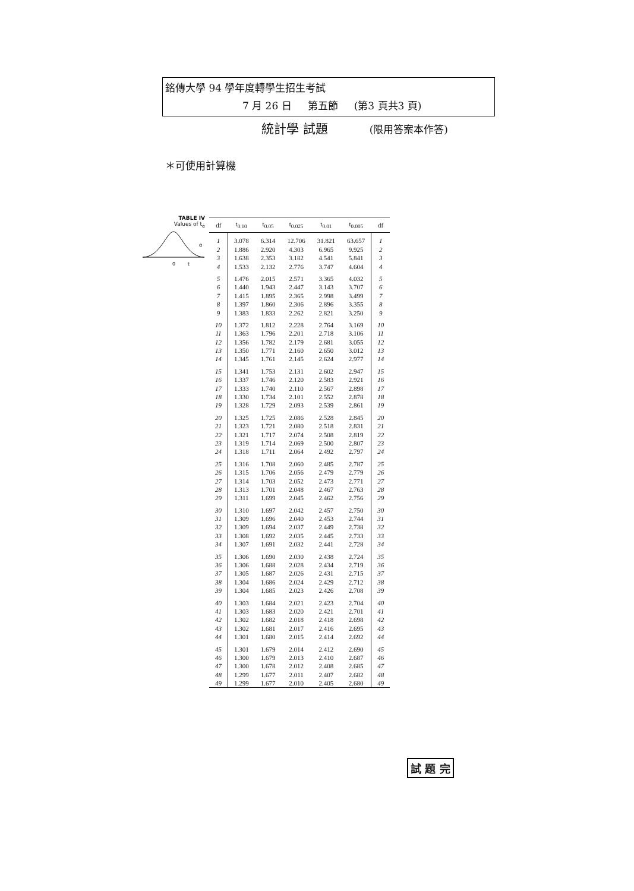銘傳大學 94 學年度轉學生招生考試
7 月 26 日 第五節 (第3 頁共3 頁)
統計學 試題 (限用答案本作答)
＊可使用計算機
TABLE IV
Values of t<sub>α</sub>
0
t
α
| df | t<sub>0.10</sub> | t<sub>0.05</sub> | t<sub>0.025</sub> | t<sub>0.01</sub> | t<sub>0.005</sub> | df |
| --- | --- | --- | --- | --- | --- | --- |
| 1 | 3.078 | 6.314 | 12.706 | 31.821 | 63.657 | 1 |
| 2 | 1.886 | 2.920 | 4.303 | 6.965 | 9.925 | 2 |
| 3 | 1.638 | 2.353 | 3.182 | 4.541 | 5.841 | 3 |
| 4 | 1.533 | 2.132 | 2.776 | 3.747 | 4.604 | 4 |
| 5 | 1.476 | 2.015 | 2.571 | 3.365 | 4.032 | 5 |
| 6 | 1.440 | 1.943 | 2.447 | 3.143 | 3.707 | 6 |
| 7 | 1.415 | 1.895 | 2.365 | 2.998 | 3.499 | 7 |
| 8 | 1.397 | 1.860 | 2.306 | 2.896 | 3.355 | 8 |
| 9 | 1.383 | 1.833 | 2.262 | 2.821 | 3.250 | 9 |
| 10 | 1.372 | 1.812 | 2.228 | 2.764 | 3.169 | 10 |
| 11 | 1.363 | 1.796 | 2.201 | 2.718 | 3.106 | 11 |
| 12 | 1.356 | 1.782 | 2.179 | 2.681 | 3.055 | 12 |
| 13 | 1.350 | 1.771 | 2.160 | 2.650 | 3.012 | 13 |
| 14 | 1.345 | 1.761 | 2.145 | 2.624 | 2.977 | 14 |
| 15 | 1.341 | 1.753 | 2.131 | 2.602 | 2.947 | 15 |
| 16 | 1.337 | 1.746 | 2.120 | 2.583 | 2.921 | 16 |
| 17 | 1.333 | 1.740 | 2.110 | 2.567 | 2.898 | 17 |
| 18 | 1.330 | 1.734 | 2.101 | 2.552 | 2.878 | 18 |
| 19 | 1.328 | 1.729 | 2.093 | 2.539 | 2.861 | 19 |
| 20 | 1.325 | 1.725 | 2.086 | 2.528 | 2.845 | 20 |
| 21 | 1.323 | 1.721 | 2.080 | 2.518 | 2.831 | 21 |
| 22 | 1.321 | 1.717 | 2.074 | 2.508 | 2.819 | 22 |
| 23 | 1.319 | 1.714 | 2.069 | 2.500 | 2.807 | 23 |
| 24 | 1.318 | 1.711 | 2.064 | 2.492 | 2.797 | 24 |
| 25 | 1.316 | 1.708 | 2.060 | 2.485 | 2.787 | 25 |
| 26 | 1.315 | 1.706 | 2.056 | 2.479 | 2.779 | 26 |
| 27 | 1.314 | 1.703 | 2.052 | 2.473 | 2.771 | 27 |
| 28 | 1.313 | 1.701 | 2.048 | 2.467 | 2.763 | 28 |
| 29 | 1.311 | 1.699 | 2.045 | 2.462 | 2.756 | 29 |
| 30 | 1.310 | 1.697 | 2.042 | 2.457 | 2.750 | 30 |
| 31 | 1.309 | 1.696 | 2.040 | 2.453 | 2.744 | 31 |
| 32 | 1.309 | 1.694 | 2.037 | 2.449 | 2.738 | 32 |
| 33 | 1.308 | 1.692 | 2.035 | 2.445 | 2.733 | 33 |
| 34 | 1.307 | 1.691 | 2.032 | 2.441 | 2.728 | 34 |
| 35 | 1.306 | 1.690 | 2.030 | 2.438 | 2.724 | 35 |
| 36 | 1.306 | 1.688 | 2.028 | 2.434 | 2.719 | 36 |
| 37 | 1.305 | 1.687 | 2.026 | 2.431 | 2.715 | 37 |
| 38 | 1.304 | 1.686 | 2.024 | 2.429 | 2.712 | 38 |
| 39 | 1.304 | 1.685 | 2.023 | 2.426 | 2.708 | 39 |
| 40 | 1.303 | 1.684 | 2.021 | 2.423 | 2.704 | 40 |
| 41 | 1.303 | 1.683 | 2.020 | 2.421 | 2.701 | 41 |
| 42 | 1.302 | 1.682 | 2.018 | 2.418 | 2.698 | 42 |
| 43 | 1.302 | 1.681 | 2.017 | 2.416 | 2.695 | 43 |
| 44 | 1.301 | 1.680 | 2.015 | 2.414 | 2.692 | 44 |
| 45 | 1.301 | 1.679 | 2.014 | 2.412 | 2.690 | 45 |
| 46 | 1.300 | 1.679 | 2.013 | 2.410 | 2.687 | 46 |
| 47 | 1.300 | 1.678 | 2.012 | 2.408 | 2.685 | 47 |
| 48 | 1.299 | 1.677 | 2.011 | 2.407 | 2.682 | 48 |
| 49 | 1.299 | 1.677 | 2.010 | 2.405 | 2.680 | 49 |
試 題 完